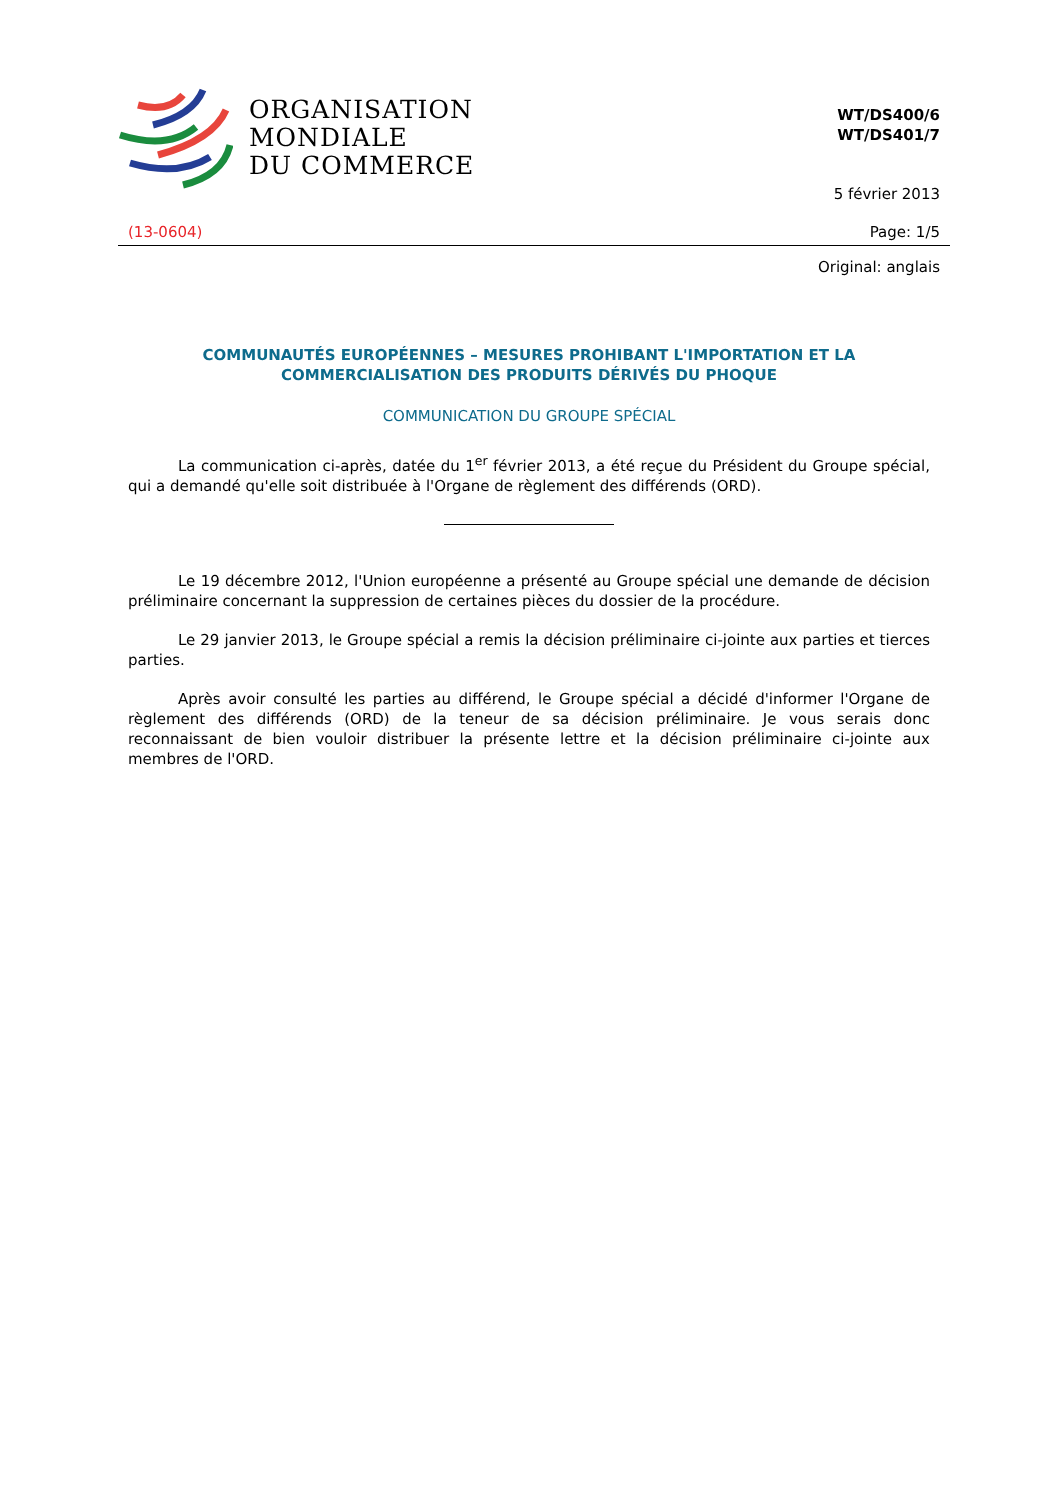ORGANISATION
MONDIALE
DU COMMERCE
WT/DS400/6
WT/DS401/7
5 février 2013
(13-0604) Page: 1/5
Original: anglais
COMMUNAUTÉS EUROPÉENNES – MESURES PROHIBANT L'IMPORTATION ET LA COMMERCIALISATION DES PRODUITS DÉRIVÉS DU PHOQUE
COMMUNICATION DU GROUPE SPÉCIAL
La communication ci-après, datée du 1<sup>er</sup> février 2013, a été reçue du Président du Groupe spécial, qui a demandé qu'elle soit distribuée à l'Organe de règlement des différends (ORD).
Le 19 décembre 2012, l'Union européenne a présenté au Groupe spécial une demande de décision préliminaire concernant la suppression de certaines pièces du dossier de la procédure.
Le 29 janvier 2013, le Groupe spécial a remis la décision préliminaire ci-jointe aux parties et tierces parties.
Après avoir consulté les parties au différend, le Groupe spécial a décidé d'informer l'Organe de règlement des différends (ORD) de la teneur de sa décision préliminaire. Je vous serais donc reconnaissant de bien vouloir distribuer la présente lettre et la décision préliminaire ci-jointe aux membres de l'ORD.